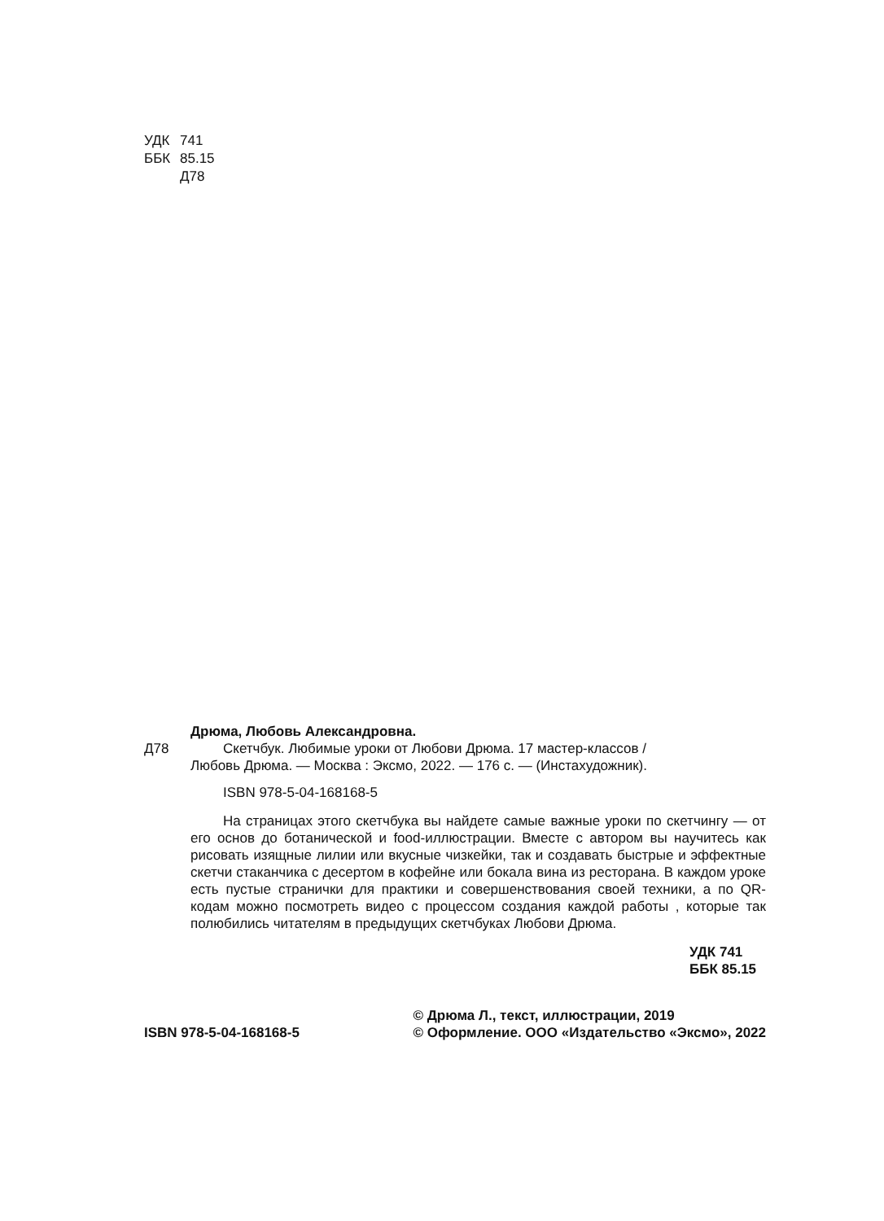УДК 741
ББК 85.15
Д78
Дрюма, Любовь Александровна.
Д78 Скетчбук. Любимые уроки от Любови Дрюма. 17 мастер-классов /
Любовь Дрюма. — Москва : Эксмо, 2022. — 176 с. — (Инстахудожник).
ISBN 978-5-04-168168-5
На страницах этого скетчбука вы найдете самые важные уроки по скетчингу — от его основ до ботанической и food-иллюстрации. Вместе с автором вы научитесь как рисовать изящные лилии или вкусные чизкейки, так и создавать быстрые и эффектные скетчи стаканчика с десертом в кофейне или бокала вина из ресторана. В каждом уроке есть пустые странички для практики и совершенствования своей техники, а по QR-кодам можно посмотреть видео с процессом создания каждой работы , которые так полюбились читателям в предыдущих скетчбуках Любови Дрюма.
УДК 741
ББК 85.15
ISBN 978-5-04-168168-5 © Дрюма Л., текст, иллюстрации, 2019
© Оформление. ООО «Издательство «Эксмо», 2022